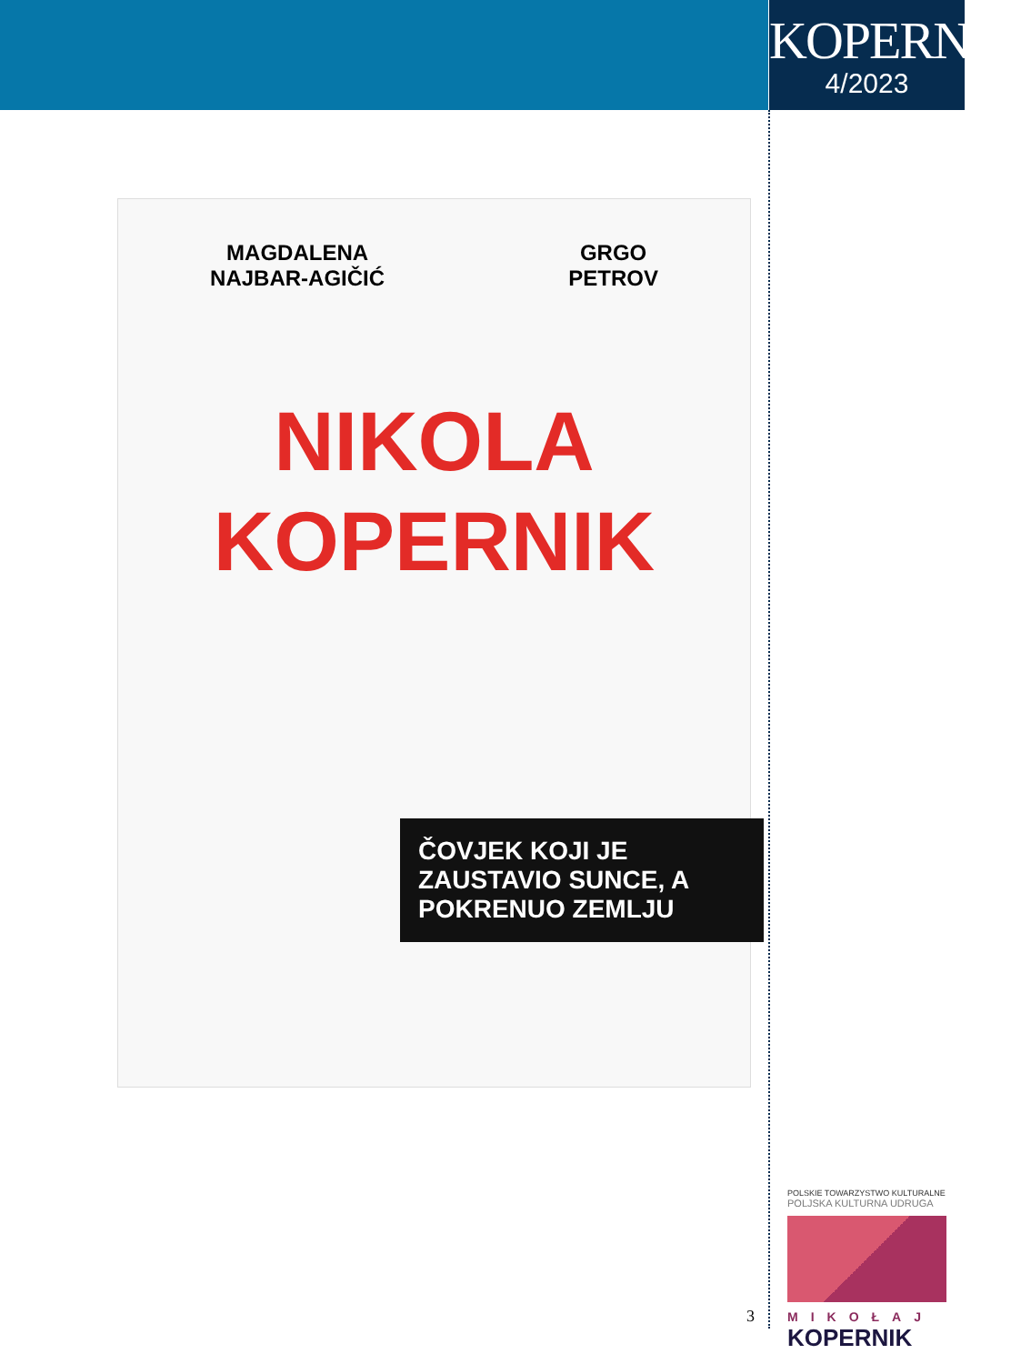KOPERNIK
4/2023
MAGDALENA
NAJBAR-AGIČIĆ
GRGO
PETROV
NIKOLA
KOPERNIK
ČOVJEK KOJI JE ZAUSTAVIO SUNCE, A POKRENUO ZEMLJU
POLSKIE TOWARZYSTWO KULTURALNE
POLJSKA KULTURNA UDRUGA
MIKOŁAJ
KOPERNIK
3